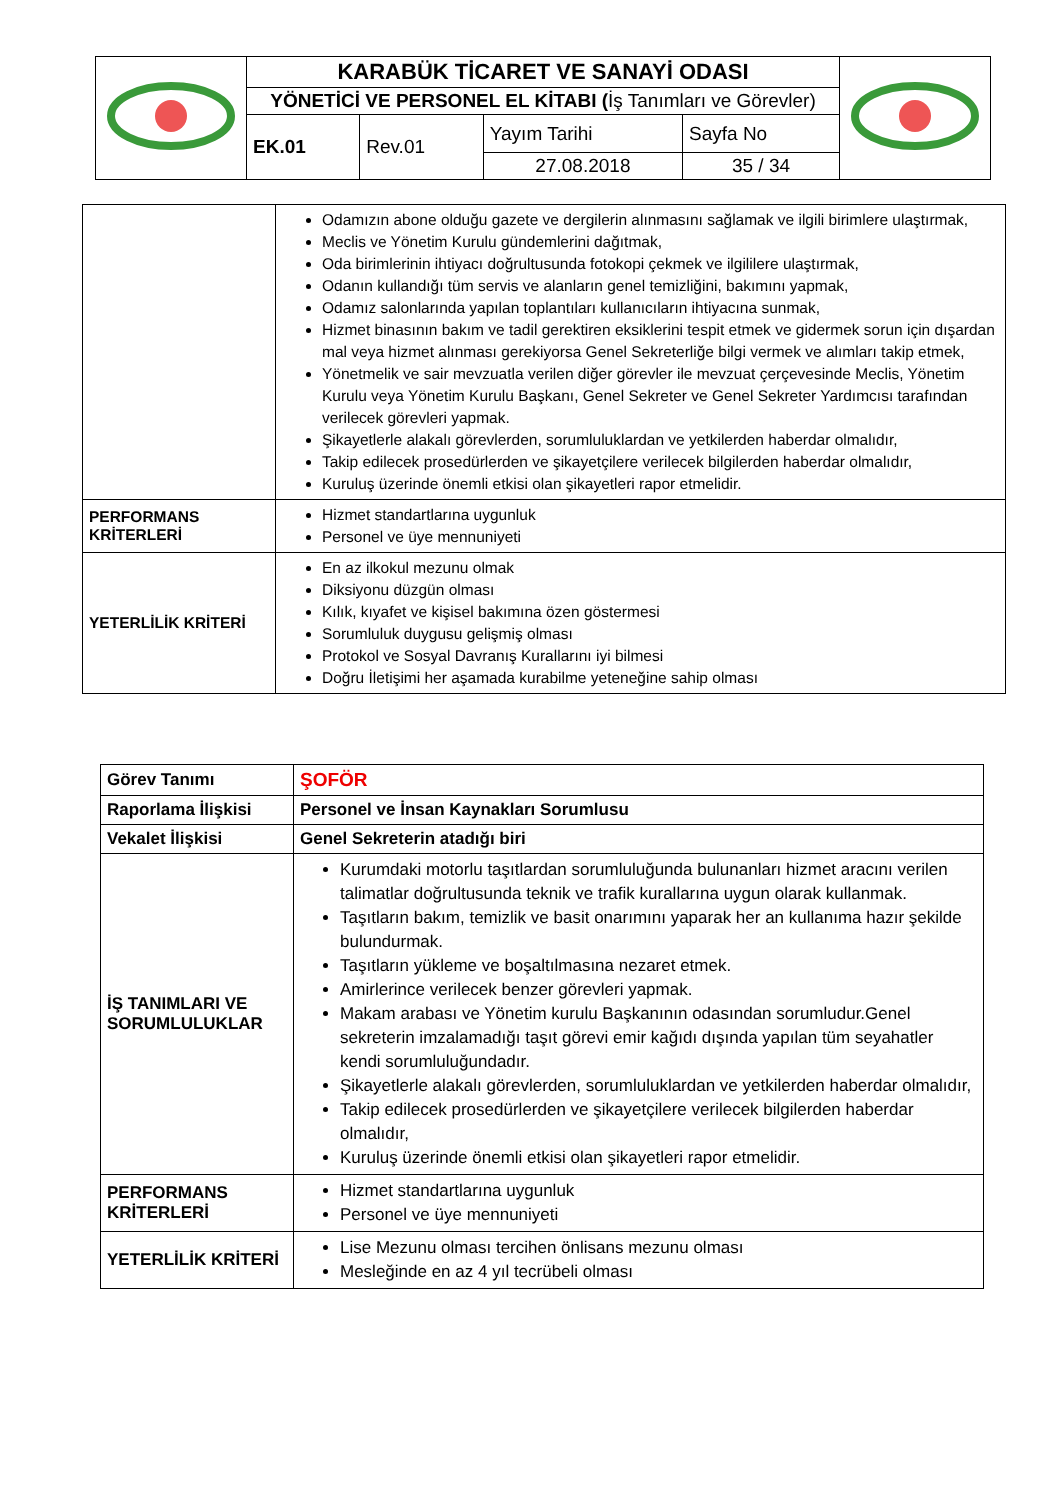| | KARABÜK TİCARET VE SANAYİ ODASI | | | | |
| | YÖNETİCİ VE PERSONEL EL KİTABI ( İş Tanımları ve Görevler) | | | | |
| | EK.01 | Rev.01 | Yayım Tarihi | Sayfa No | |
| | | | 27.08.2018 | 35 / 34 | |
| | Odamızın abone olduğu gazete ve dergilerin alınmasını sağlamak ve ilgili birimlere ulaştırmak, Meclis ve Yönetim Kurulu gündemlerini dağıtmak, Oda birimlerinin ihtiyacı doğrultusunda fotokopi çekmek ve ilgililere ulaştırmak, Odanın kullandığı tüm servis ve alanların genel temizliğini, bakımını yapmak, Odamız salonlarında yapılan toplantıları kullanıcıların ihtiyacına sunmak, Hizmet binasının bakım ve tadil gerektiren eksiklerini tespit etmek ve gidermek sorun için dışardan mal veya hizmet alınması gerekiyorsa Genel Sekreterliğe bilgi vermek ve alımları takip etmek, Yönetmelik ve sair mevzuatla verilen diğer görevler ile mevzuat çerçevesinde Meclis, Yönetim Kurulu veya Yönetim Kurulu Başkanı, Genel Sekreter ve Genel Sekreter Yardımcısı tarafından verilecek görevleri yapmak. Şikayetlerle alakalı görevlerden, sorumluluklardan ve yetkilerden haberdar olmalıdır, Takip edilecek prosedürlerden ve şikayetçilere verilecek bilgilerden haberdar olmalıdır, Kuruluş üzerinde önemli etkisi olan şikayetleri rapor etmelidir. |
| PERFORMANS KRİTERLERİ | Hizmet standartlarına uygunluk Personel ve üye mennuniyeti |
| YETERLİLİK KRİTERİ | En az ilkokul mezunu olmak Diksiyonu düzgün olması Kılık, kıyafet ve kişisel bakımına özen göstermesi Sorumluluk duygusu gelişmiş olması Protokol ve Sosyal Davranış Kurallarını iyi bilmesi Doğru İletişimi her aşamada kurabilme yeteneğine sahip olması |
| Görev Tanımı | ŞOFÖR |
| Raporlama İlişkisi | Personel ve İnsan Kaynakları Sorumlusu |
| Vekalet İlişkisi | Genel Sekreterin atadığı biri |
| İŞ TANIMLARI VE SORUMLULUKLAR | Kurumdaki motorlu taşıtlardan sorumluluğunda bulunanları hizmet aracını verilen talimatlar doğrultusunda teknik ve trafik kurallarına uygun olarak kullanmak. Taşıtların bakım, temizlik ve basit onarımını yaparak her an kullanıma hazır şekilde bulundurmak. Taşıtların yükleme ve boşaltılmasına nezaret etmek. Amirlerince verilecek benzer görevleri yapmak. Makam arabası ve Yönetim kurulu Başkanının odasından sorumludur.Genel sekreterin imzalamadığı taşıt görevi emir kağıdı dışında yapılan tüm seyahatler kendi sorumluluğundadır. Şikayetlerle alakalı görevlerden, sorumluluklardan ve yetkilerden haberdar olmalıdır, Takip edilecek prosedürlerden ve şikayetçilere verilecek bilgilerden haberdar olmalıdır, Kuruluş üzerinde önemli etkisi olan şikayetleri rapor etmelidir. |
| PERFORMANS KRİTERLERİ | Hizmet standartlarına uygunluk Personel ve üye mennuniyeti |
| YETERLİLİK KRİTERİ | Lise Mezunu olması tercihen önlisans mezunu olması Mesleğinde en az 4 yıl tecrübeli olması |